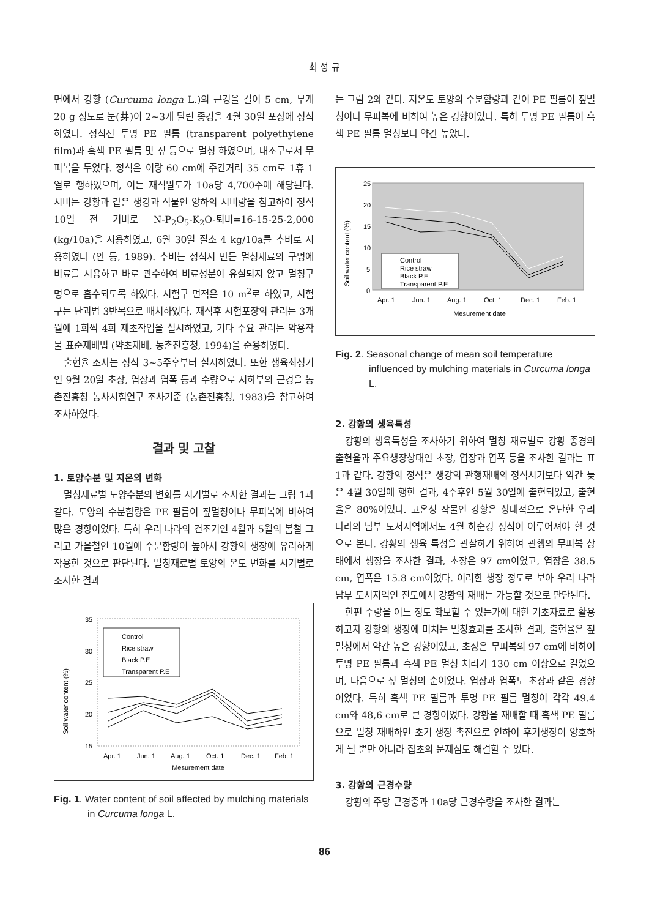최 성 규
면에서 강황 (Curcuma longa L.)의 근경을 길이 5 cm, 무게 20 g 정도로 눈(芽)이 2~3개 달린 종경을 4월 30일 포장에 정식하였다. 정식전 투명 PE 필름 (transparent polyethylene film)과 흑색 PE 필름 및 짚 등으로 멀칭 하였으며, 대조구로서 무피복을 두었다. 정식은 이랑 60 cm에 주간거리 35 cm로 1휴 1열로 행하였으며, 이는 재식밀도가 10a당 4,700주에 해당된다. 시비는 강황과 같은 생강과 식물인 양하의 시비량을 참고하여 정식 10일 전 기비로 N-P<sub>2</sub>O<sub>5</sub>-K<sub>2</sub>O-퇴비=16-15-25-2,000 (kg/10a)을 시용하였고, 6월 30일 질소 4 kg/10a를 추비로 시용하였다 (안 등, 1989). 추비는 정식시 만든 멀칭재료의 구멍에 비료를 시용하고 바로 관수하여 비료성분이 유실되지 않고 멀칭구멍으로 흡수되도록 하였다. 시험구 면적은 10 m<sup>2</sup>로 하였고, 시험구는 난괴법 3반복으로 배치하였다. 재식후 시험포장의 관리는 3개월에 1회씩 4회 제초작업을 실시하였고, 기타 주요 관리는 약용작물 표준재배법 (약초재배, 농촌진흥청, 1994)을 준용하였다.
출현율 조사는 정식 3~5주후부터 실시하였다. 또한 생육최성기인 9월 20일 초장, 엽장과 엽폭 등과 수량으로 지하부의 근경을 농촌진흥청 농사시험연구 조사기준 (농촌진흥청, 1983)을 참고하여 조사하였다.
결과 및 고찰
1. 토양수분 및 지온의 변화
멀칭재료별 토양수분의 변화를 시기별로 조사한 결과는 그림 1과 같다. 토양의 수분함량은 PE 필름이 짚멀칭이나 무피복에 비하여 많은 경향이었다. 특히 우리 나라의 건조기인 4월과 5월의 봄철 그리고 가을철인 10월에 수분함량이 높아서 강황의 생장에 유리하게 작용한 것으로 판단된다. 멀칭재료별 토양의 온도 변화를 시기별로 조사한 결과
Soil water content (%)
35
30
25
20
15
Control
Rice straw
Black P.E
Transparent P.E
Apr. 1
Jun. 1
Aug. 1
Oct. 1
Dec. 1
Feb. 1
Mesurement date
Fig. 1. Water content of soil affected by mulching materials in Curcuma longa L.
는 그림 2와 같다. 지온도 토양의 수분함량과 같이 PE 필름이 짚멀칭이나 무피복에 비하여 높은 경향이었다. 특히 투명 PE 필름이 흑색 PE 필름 멀칭보다 약간 높았다.
Soil water content (%)
25
20
15
10
5
0
Control
Rice straw
Black P.E
Transparent P.E
Apr. 1
Jun. 1
Aug. 1
Oct. 1
Dec. 1
Feb. 1
Mesurement date
Fig. 2. Seasonal change of mean soil temperature influenced by mulching materials in Curcuma longa L.
2. 강황의 생육특성
강황의 생육특성을 조사하기 위하여 멀칭 재료별로 강황 종경의 출현율과 주요생장상태인 초장, 엽장과 엽폭 등을 조사한 결과는 표 1과 같다. 강황의 정식은 생강의 관행재배의 정식시기보다 약간 늦은 4월 30일에 행한 결과, 4주후인 5월 30일에 출현되었고, 출현율은 80%이었다. 고온성 작물인 강황은 상대적으로 온난한 우리 나라의 남부 도서지역에서도 4월 하순경 정식이 이루어져야 할 것으로 본다. 강황의 생육 특성을 관찰하기 위하여 관행의 무피복 상태에서 생장을 조사한 결과, 초장은 97 cm이였고, 엽장은 38.5 cm, 엽폭은 15.8 cm이었다. 이러한 생장 정도로 보아 우리 나라 남부 도서지역인 진도에서 강황의 재배는 가능할 것으로 판단된다.
한편 수량을 어느 정도 확보할 수 있는가에 대한 기초자료로 활용하고자 강황의 생장에 미치는 멀칭효과를 조사한 결과, 출현율은 짚 멀칭에서 약간 높은 경향이었고, 초장은 무피복의 97 cm에 비하여 투명 PE 필름과 흑색 PE 멀칭 처리가 130 cm 이상으로 길었으며, 다음으로 짚 멀칭의 순이었다. 엽장과 엽폭도 초장과 같은 경향이었다. 특히 흑색 PE 필름과 투명 PE 필름 멀칭이 각각 49.4 cm와 48,6 cm로 큰 경향이었다. 강황을 재배할 때 흑색 PE 필름으로 멀칭 재배하면 초기 생장 촉진으로 인하여 후기생장이 양호하게 될 뿐만 아니라 잡초의 문제점도 해결할 수 있다.
3. 강황의 근경수량
강황의 주당 근경중과 10a당 근경수량을 조사한 결과는
86